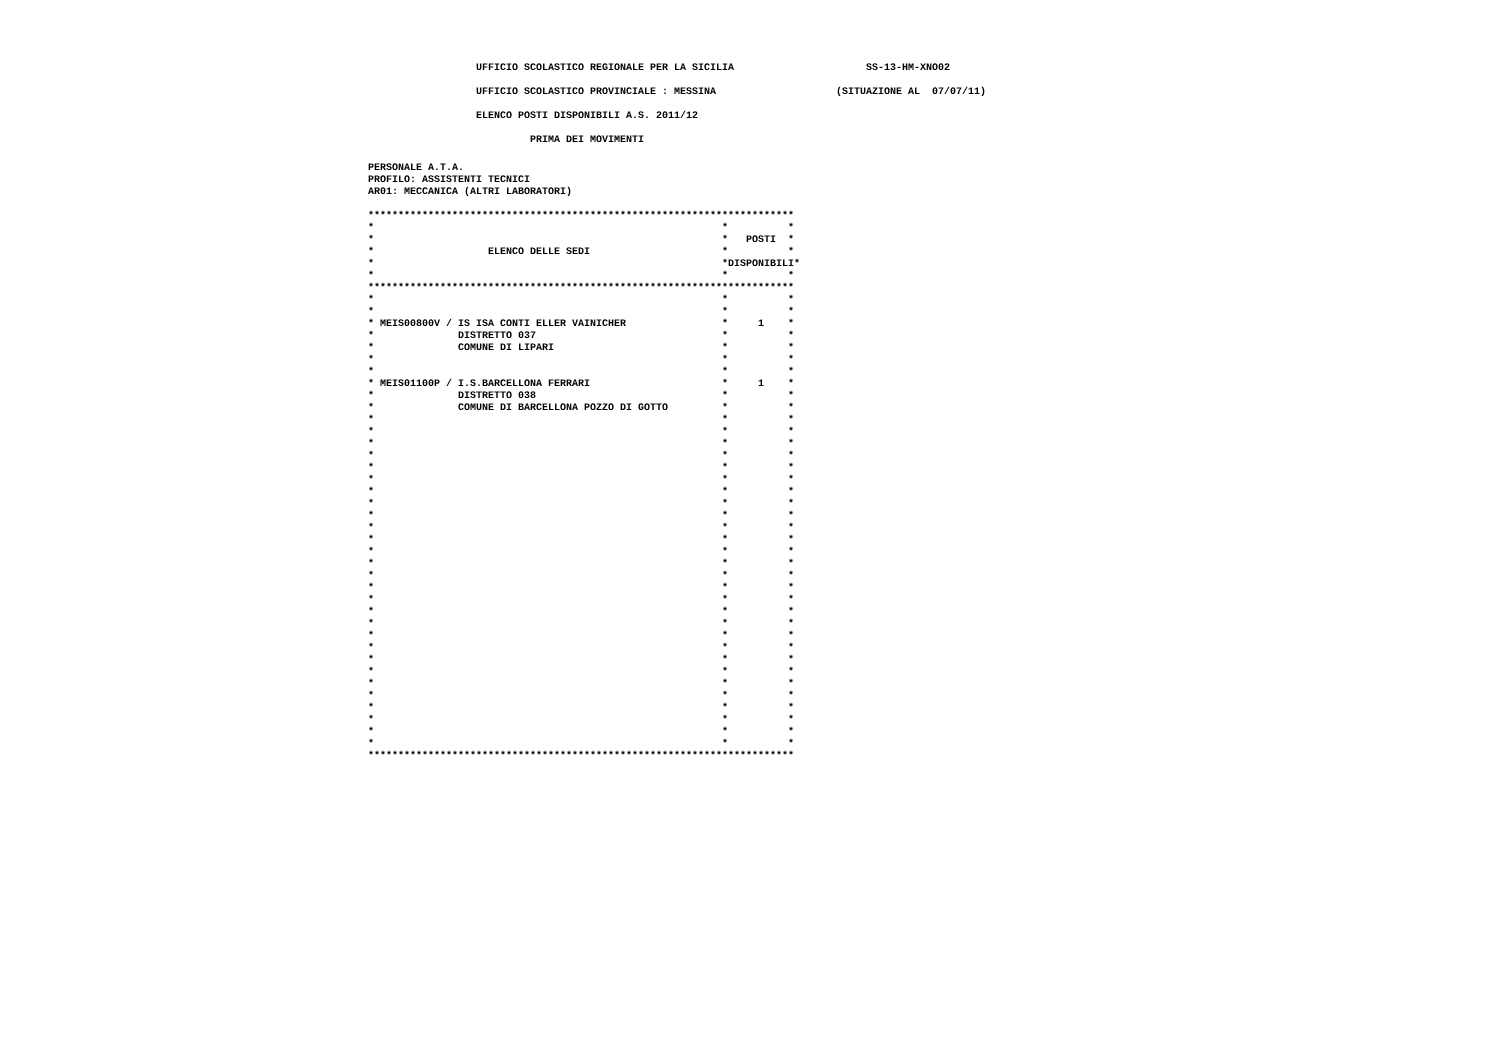UFFICIO SCOLASTICO REGIONALE PER LA SICILIA                      SS-13-HM-XNO02
                  UFFICIO SCOLASTICO PROVINCIALE : MESSINA                    (SITUAZIONE AL  07/07/11)
                  ELENCO POSTI DISPONIBILI A.S. 2011/12
                           PRIMA DEI MOVIMENTI
PERSONALE A.T.A.
PROFILO: ASSISTENTI TECNICI
AR01: MECCANICA (ALTRI LABORATORI)

***********************************************************************
*                                                          *          *
*                                                          *   POSTI  *
*                   ELENCO DELLE SEDI                      *          *
*                                                          *DISPONIBILI*
*                                                          *          *
***********************************************************************
*                                                          *          *
*                                                          *          *
* MEIS00800V / IS ISA CONTI ELLER VAINICHER                *     1    *
*              DISTRETTO 037                               *          *
*              COMUNE DI LIPARI                            *          *
*                                                          *          *
*                                                          *          *
* MEIS01100P / I.S.BARCELLONA FERRARI                      *     1    *
*              DISTRETTO 038                               *          *
*              COMUNE DI BARCELLONA POZZO DI GOTTO         *          *
*                                                          *          *
*                                                          *          *
*                                                          *          *
*                                                          *          *
*                                                          *          *
*                                                          *          *
*                                                          *          *
*                                                          *          *
*                                                          *          *
*                                                          *          *
*                                                          *          *
*                                                          *          *
*                                                          *          *
*                                                          *          *
*                                                          *          *
*                                                          *          *
*                                                          *          *
*                                                          *          *
*                                                          *          *
*                                                          *          *
*                                                          *          *
*                                                          *          *
*                                                          *          *
*                                                          *          *
*                                                          *          *
*                                                          *          *
*                                                          *          *
*                                                          *          *
***********************************************************************